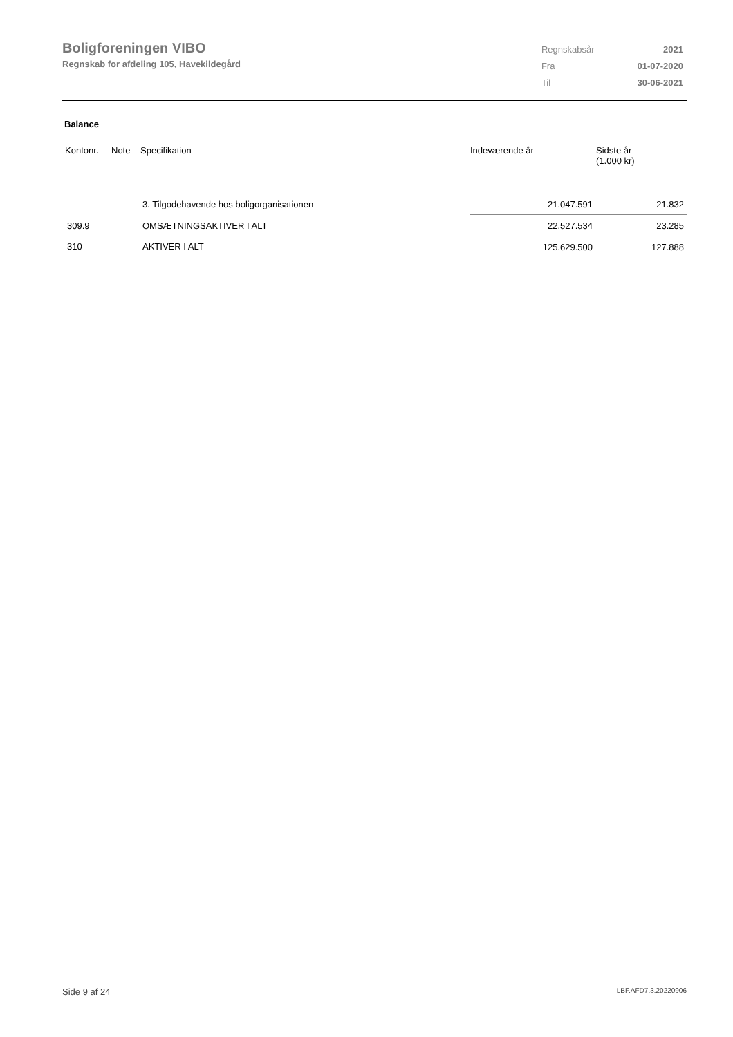Boligforeningen VIBO
Regnskab for afdeling 105, Havekildegård
| Regnskabsår | 2021 |
| Fra | 01-07-2020 |
| Til | 30-06-2021 |
Balance
| Kontonr. | Note | Specifikation | Indeværende år | Sidste år (1.000 kr) |
| --- | --- | --- | --- | --- |
| | | 3. Tilgodehavende hos boligorganisationen | 21.047.591 | 21.832 |
| 309.9 | | OMSÆTNINGSAKTIVER I ALT | 22.527.534 | 23.285 |
| 310 | | AKTIVER I ALT | 125.629.500 | 127.888 |
Side 9 af 24 LBF.AFD7.3.20220906